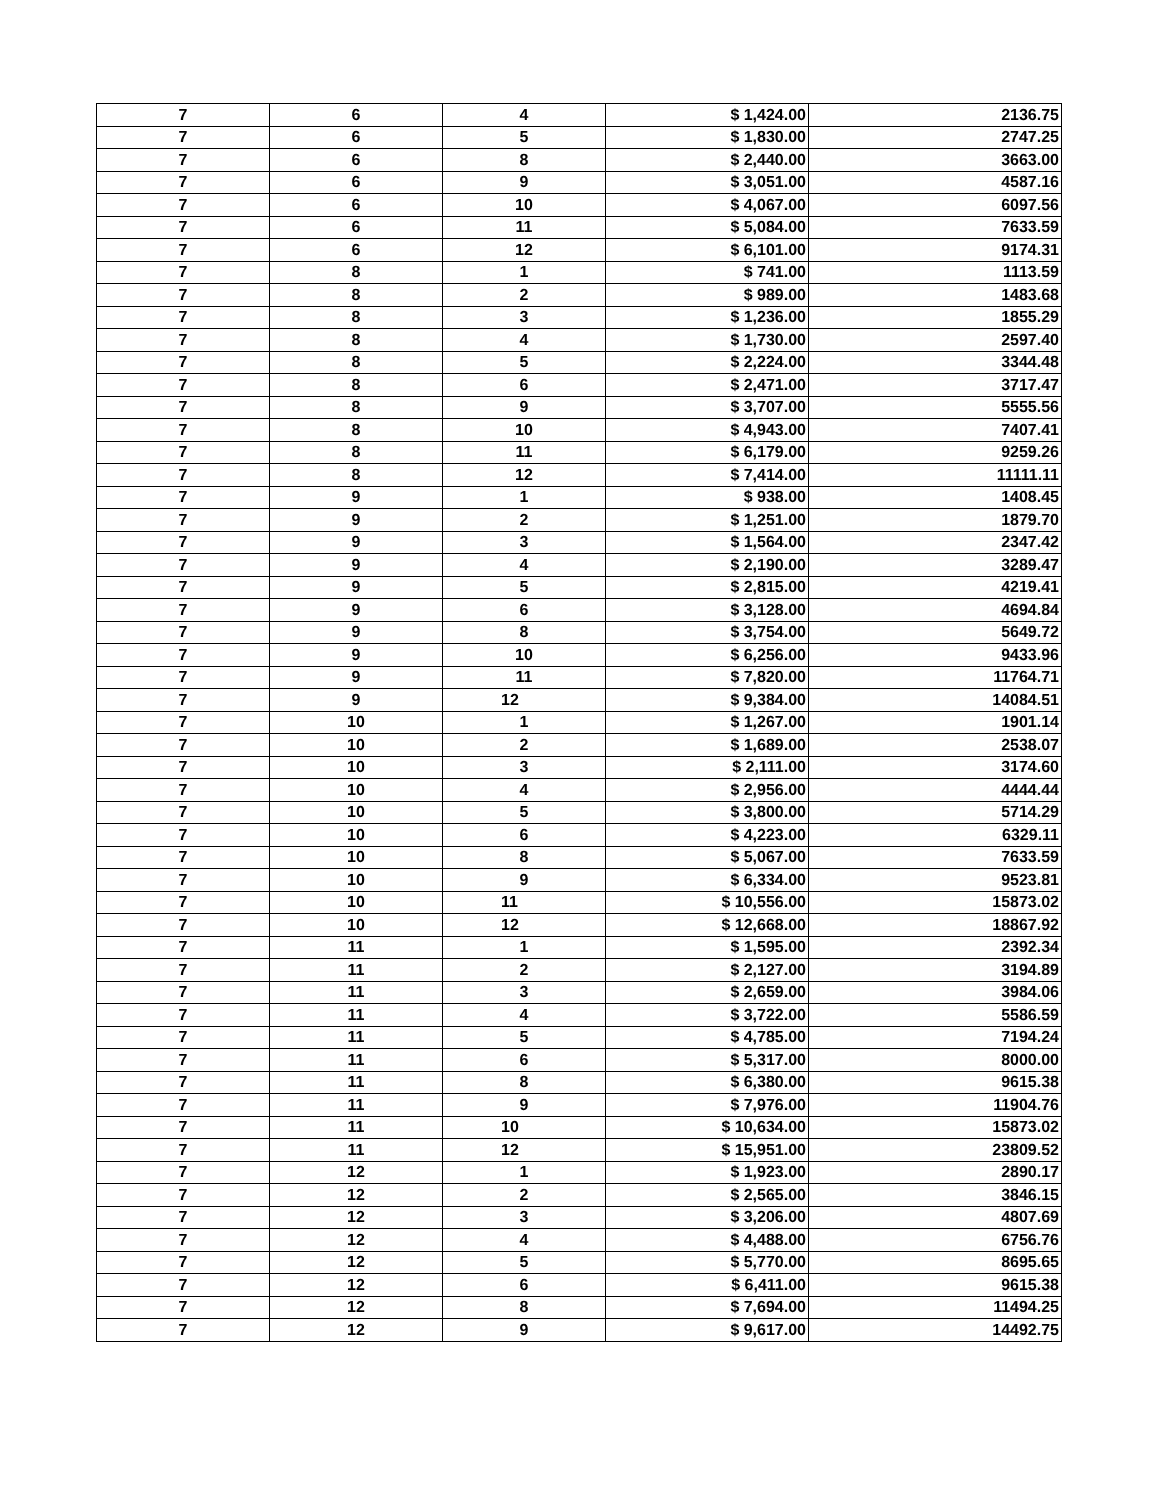| 7 | 6 | 4 | $ 1,424.00 | 2136.75 |
| 7 | 6 | 5 | $ 1,830.00 | 2747.25 |
| 7 | 6 | 8 | $ 2,440.00 | 3663.00 |
| 7 | 6 | 9 | $ 3,051.00 | 4587.16 |
| 7 | 6 | 10 | $ 4,067.00 | 6097.56 |
| 7 | 6 | 11 | $ 5,084.00 | 7633.59 |
| 7 | 6 | 12 | $ 6,101.00 | 9174.31 |
| 7 | 8 | 1 | $ 741.00 | 1113.59 |
| 7 | 8 | 2 | $ 989.00 | 1483.68 |
| 7 | 8 | 3 | $ 1,236.00 | 1855.29 |
| 7 | 8 | 4 | $ 1,730.00 | 2597.40 |
| 7 | 8 | 5 | $ 2,224.00 | 3344.48 |
| 7 | 8 | 6 | $ 2,471.00 | 3717.47 |
| 7 | 8 | 9 | $ 3,707.00 | 5555.56 |
| 7 | 8 | 10 | $ 4,943.00 | 7407.41 |
| 7 | 8 | 11 | $ 6,179.00 | 9259.26 |
| 7 | 8 | 12 | $ 7,414.00 | 11111.11 |
| 7 | 9 | 1 | $ 938.00 | 1408.45 |
| 7 | 9 | 2 | $ 1,251.00 | 1879.70 |
| 7 | 9 | 3 | $ 1,564.00 | 2347.42 |
| 7 | 9 | 4 | $ 2,190.00 | 3289.47 |
| 7 | 9 | 5 | $ 2,815.00 | 4219.41 |
| 7 | 9 | 6 | $ 3,128.00 | 4694.84 |
| 7 | 9 | 8 | $ 3,754.00 | 5649.72 |
| 7 | 9 | 10 | $ 6,256.00 | 9433.96 |
| 7 | 9 | 11 | $ 7,820.00 | 11764.71 |
| 7 | 9 | 12 | $ 9,384.00 | 14084.51 |
| 7 | 10 | 1 | $ 1,267.00 | 1901.14 |
| 7 | 10 | 2 | $ 1,689.00 | 2538.07 |
| 7 | 10 | 3 | $ 2,111.00 | 3174.60 |
| 7 | 10 | 4 | $ 2,956.00 | 4444.44 |
| 7 | 10 | 5 | $ 3,800.00 | 5714.29 |
| 7 | 10 | 6 | $ 4,223.00 | 6329.11 |
| 7 | 10 | 8 | $ 5,067.00 | 7633.59 |
| 7 | 10 | 9 | $ 6,334.00 | 9523.81 |
| 7 | 10 | 11 | $ 10,556.00 | 15873.02 |
| 7 | 10 | 12 | $ 12,668.00 | 18867.92 |
| 7 | 11 | 1 | $ 1,595.00 | 2392.34 |
| 7 | 11 | 2 | $ 2,127.00 | 3194.89 |
| 7 | 11 | 3 | $ 2,659.00 | 3984.06 |
| 7 | 11 | 4 | $ 3,722.00 | 5586.59 |
| 7 | 11 | 5 | $ 4,785.00 | 7194.24 |
| 7 | 11 | 6 | $ 5,317.00 | 8000.00 |
| 7 | 11 | 8 | $ 6,380.00 | 9615.38 |
| 7 | 11 | 9 | $ 7,976.00 | 11904.76 |
| 7 | 11 | 10 | $ 10,634.00 | 15873.02 |
| 7 | 11 | 12 | $ 15,951.00 | 23809.52 |
| 7 | 12 | 1 | $ 1,923.00 | 2890.17 |
| 7 | 12 | 2 | $ 2,565.00 | 3846.15 |
| 7 | 12 | 3 | $ 3,206.00 | 4807.69 |
| 7 | 12 | 4 | $ 4,488.00 | 6756.76 |
| 7 | 12 | 5 | $ 5,770.00 | 8695.65 |
| 7 | 12 | 6 | $ 6,411.00 | 9615.38 |
| 7 | 12 | 8 | $ 7,694.00 | 11494.25 |
| 7 | 12 | 9 | $ 9,617.00 | 14492.75 |